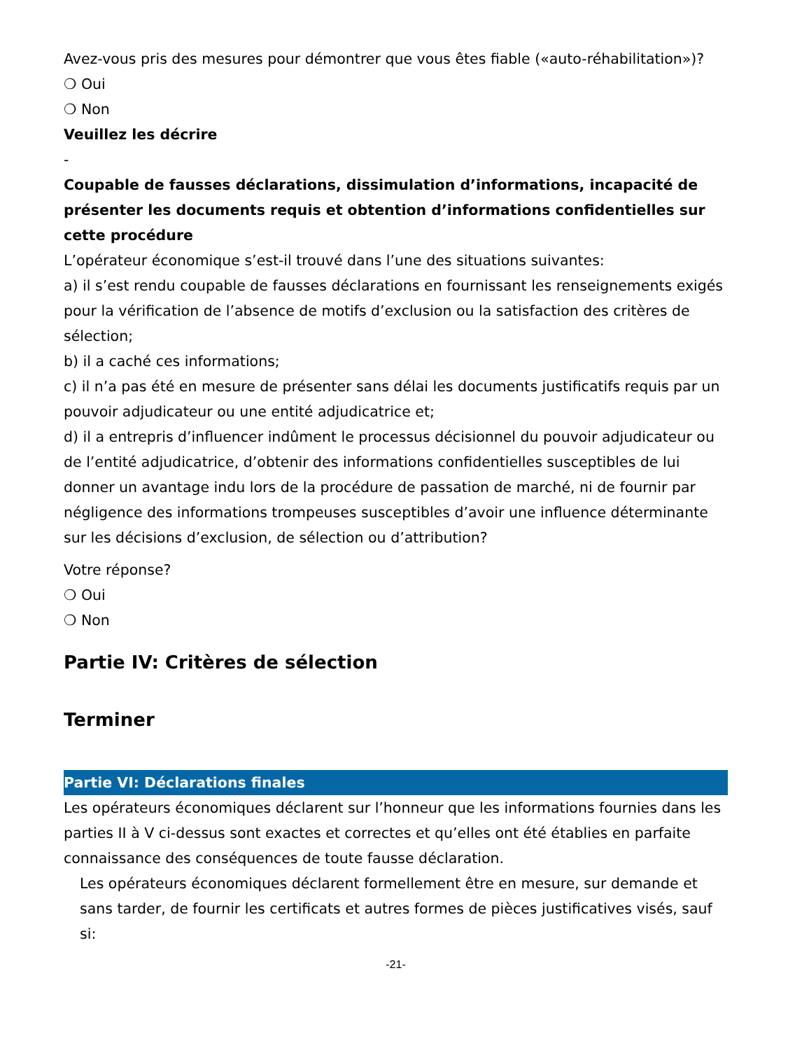Avez-vous pris des mesures pour démontrer que vous êtes fiable («auto-réhabilitation»)?
❍ Oui
❍ Non
Veuillez les décrire
-
Coupable de fausses déclarations, dissimulation d’informations, incapacité de présenter les documents requis et obtention d’informations confidentielles sur cette procédure
L’opérateur économique s’est-il trouvé dans l’une des situations suivantes:
a) il s’est rendu coupable de fausses déclarations en fournissant les renseignements exigés pour la vérification de l’absence de motifs d’exclusion ou la satisfaction des critères de sélection;
b) il a caché ces informations;
c) il n’a pas été en mesure de présenter sans délai les documents justificatifs requis par un pouvoir adjudicateur ou une entité adjudicatrice et;
d) il a entrepris d’influencer indûment le processus décisionnel du pouvoir adjudicateur ou de l’entité adjudicatrice, d’obtenir des informations confidentielles susceptibles de lui donner un avantage indu lors de la procédure de passation de marché, ni de fournir par négligence des informations trompeuses susceptibles d’avoir une influence déterminante sur les décisions d’exclusion, de sélection ou d’attribution?
Votre réponse?
❍ Oui
❍ Non
Partie IV: Critères de sélection
Terminer
Partie VI: Déclarations finales
Les opérateurs économiques déclarent sur l’honneur que les informations fournies dans les parties II à V ci-dessus sont exactes et correctes et qu’elles ont été établies en parfaite connaissance des conséquences de toute fausse déclaration.
Les opérateurs économiques déclarent formellement être en mesure, sur demande et sans tarder, de fournir les certificats et autres formes de pièces justificatives visés, sauf si:
-21-